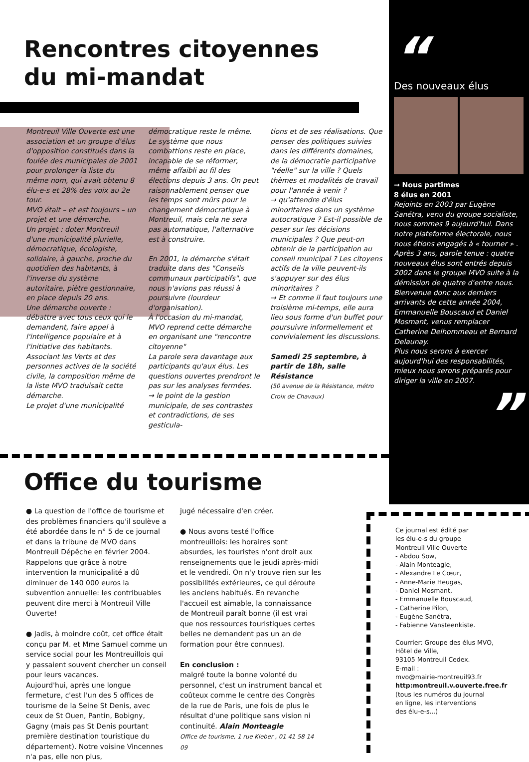Rencontres citoyennes
du mi-mandat
Montreuil Ville Ouverte est une association et un groupe d'élus d'opposition constitués dans la foulée des municipales de 2001 pour prolonger la liste du même nom, qui avait obtenu 8 élu-e-s et 28% des voix au 2e tour.
MVO était – et est toujours – un projet et une démarche.
Un projet : doter Montreuil d'une municipalité plurielle, démocratique, écologiste, solidaire, à gauche, proche du quotidien des habitants, à l'inverse du système autoritaire, piètre gestionnaire, en place depuis 20 ans.
Une démarche ouverte : débattre avec tous ceux qui le demandent, faire appel à l'intelligence populaire et à l'initiative des habitants.
Associant les Verts et des personnes actives de la société civile, la composition même de la liste MVO traduisait cette démarche.
Le projet d'une municipalité
démocratique reste le même. Le système que nous combattions reste en place, incapable de se réformer, même affaibli au fil des élections depuis 3 ans. On peut raisonnablement penser que les temps sont mûrs pour le changement démocratique à Montreuil, mais cela ne sera pas automatique, l'alternative est à construire.
En 2001, la démarche s'était traduite dans des "Conseils communaux participatifs", que nous n'avions pas réussi à poursuivre (lourdeur d'organisation).
À l'occasion du mi-mandat, MVO reprend cette démarche en organisant une "rencontre citoyenne"
La parole sera davantage aux participants qu'aux élus. Les questions ouvertes prendront le pas sur les analyses fermées.
→ le point de la gestion municipale, de ses contrastes et contradictions, de ses gesticula-
tions et de ses réalisations. Que penser des politiques suivies dans les différents domaines, de la démocratie participative "réelle" sur la ville ? Quels thèmes et modalités de travail pour l'année à venir ?
→ qu'attendre d'élus minoritaires dans un système autocratique ? Est-il possible de peser sur les décisions municipales ? Que peut-on obtenir de la participation au conseil municipal ? Les citoyens actifs de la ville peuvent-ils s'appuyer sur des élus minoritaires ?
→ Et comme il faut toujours une troisième mi-temps, elle aura lieu sous forme d'un buffet pour poursuivre informellement et convivialement les discussions.
Samedi 25 septembre, à partir de 18h, salle Résistance
(50 avenue de la Résistance, métro Croix de Chavaux)
Office du tourisme
● La question de l'office de tourisme et des problèmes financiers qu'il soulève a été abordée dans le n° 5 de ce journal et dans la tribune de MVO dans Montreuil Dépêche en février 2004. Rappelons que grâce à notre intervention la municipalité a dû diminuer de 140 000 euros la subvention annuelle: les contribuables peuvent dire merci à Montreuil Ville Ouverte!
● Jadis, à moindre coût, cet office était conçu par M. et Mme Samuel comme un service social pour les Montreuillois qui y passaient souvent chercher un conseil pour leurs vacances.
Aujourd'hui, après une longue fermeture, c'est l'un des 5 offices de tourisme de la Seine St Denis, avec ceux de St Ouen, Pantin, Bobigny, Gagny (mais pas St Denis pourtant première destination touristique du département). Notre voisine Vincennes n'a pas, elle non plus,
jugé nécessaire d'en créer.
● Nous avons testé l'office montreuillois: les horaires sont absurdes, les touristes n'ont droit aux renseignements que le jeudi après-midi et le vendredi. On n'y trouve rien sur les possibilités extérieures, ce qui déroute les anciens habitués. En revanche l'accueil est aimable, la connaissance de Montreuil paraît bonne (il est vrai que nos ressources touristiques certes belles ne demandent pas un an de formation pour être connues).
En conclusion :
malgré toute la bonne volonté du personnel, c'est un instrument bancal et coûteux comme le centre des Congrès de la rue de Paris, une fois de plus le résultat d'une politique sans vision ni continuité. Alain Monteagle
Office de tourisme, 1 rue Kleber , 01 41 58 14 09
“
Des nouveaux élus
→ Nous partîmes
8 élus en 2001
Rejoints en 2003 par Eugène Sanétra, venu du groupe socialiste, nous sommes 9 aujourd'hui. Dans notre plateforme électorale, nous nous étions engagés à « tourner » . Après 3 ans, parole tenue : quatre nouveaux élus sont entrés depuis 2002 dans le groupe MVO suite à la démission de quatre d'entre nous. Bienvenue donc aux derniers arrivants de cette année 2004, Emmanuelle Bouscaud et Daniel Mosmant, venus remplacer Catherine Delhommeau et Bernard Delaunay.
Plus nous serons à exercer aujourd'hui des responsabilités, mieux nous serons préparés pour diriger la ville en 2007.
”
Ce journal est édité par
les élu-e-s du groupe
Montreuil Ville Ouverte
- Abdou Sow,
- Alain Monteagle,
- Alexandre Le Cœur,
- Anne-Marie Heugas,
- Daniel Mosmant,
- Emmanuelle Bouscaud,
- Catherine Pilon,
- Eugène Sanétra,
- Fabienne Vansteenkiste.
Courrier: Groupe des élus MVO,
Hôtel de Ville,
93105 Montreuil Cedex.
E-mail :
mvo@mairie-montreuil93.fr
http:montreuil.v.ouverte.free.fr
(tous les numéros du journal
en ligne, les interventions
des élu-e-s...)